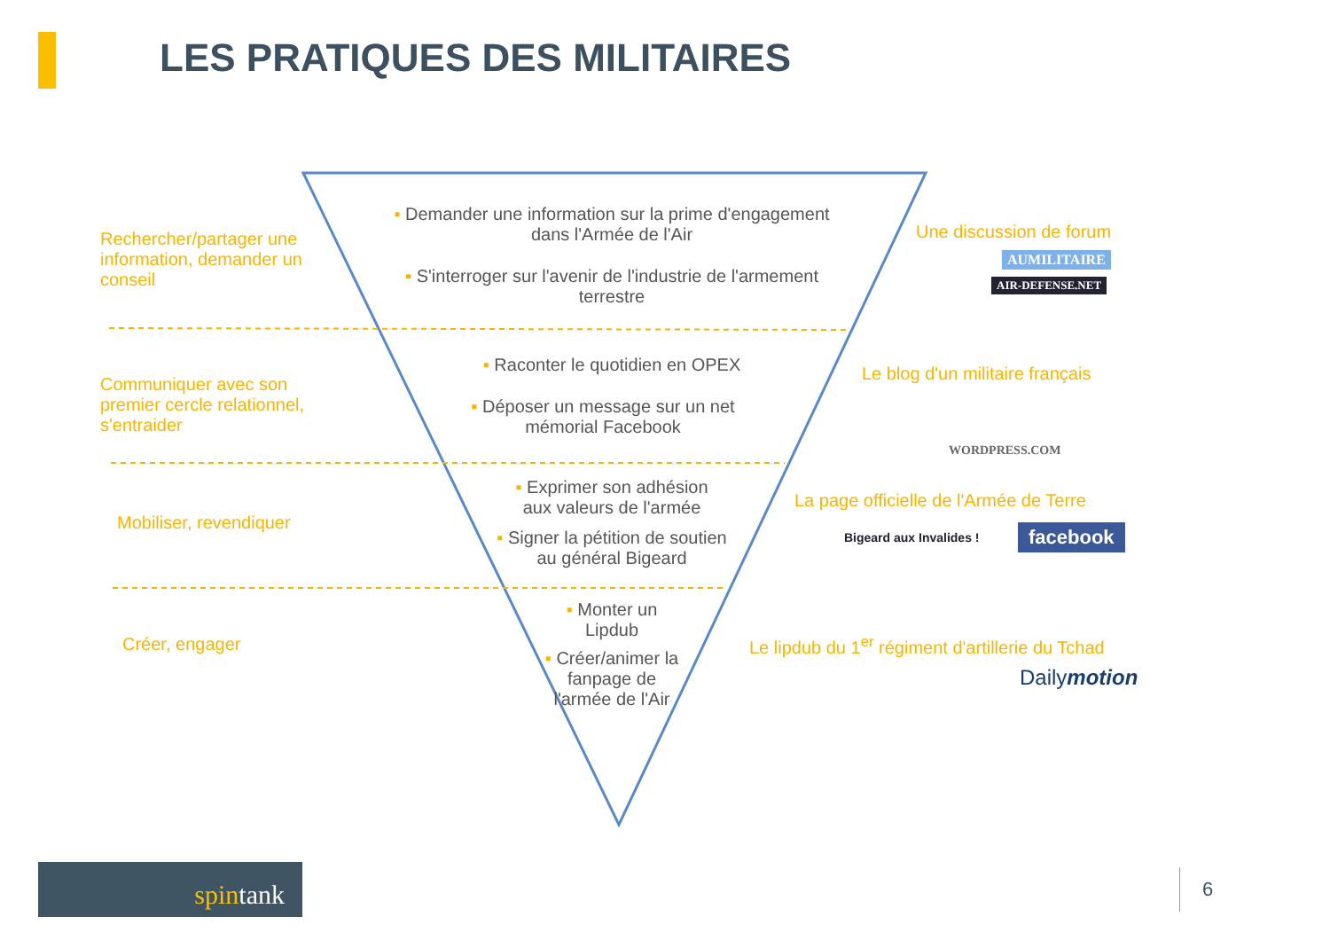LES PRATIQUES DES MILITAIRES
Rechercher/partager une
information, demander un
conseil
Communiquer avec son
premier cercle relationnel,
s'entraider
Mobiliser, revendiquer
Créer, engager
▪ Demander une information sur la prime d'engagement dans l'Armée de l'Air
▪ S'interroger sur l'avenir de l'industrie de l'armement terrestre
▪ Raconter le quotidien en OPEX
▪ Déposer un message sur un net mémorial Facebook
▪ Exprimer son adhésion aux valeurs de l'armée
▪ Signer la pétition de soutien au général Bigeard
▪ Monter un Lipdub
▪ Créer/animer la fanpage de l'armée de l'Air
Une discussion de forum
AUMILITAIRE
AIR-DEFENSE.NET
Le blog d'un militaire français
WORDPRESS.COM
La page officielle de l'Armée de Terre
Bigeard aux Invalides ! facebook
Le lipdub du 1<sup>er</sup> régiment d'artillerie du Tchad
Dailymotion
spintank 6